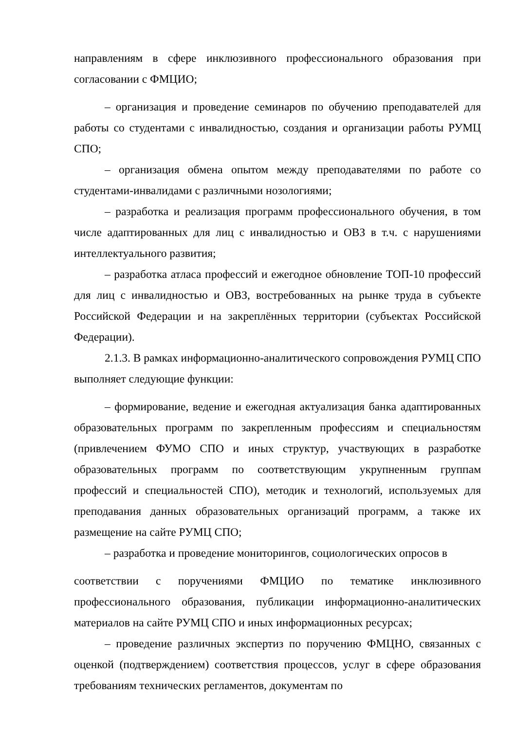направлениям в сфере инклюзивного профессионального образования при согласовании с ФМЦИО;
– организация и проведение семинаров по обучению преподавателей для работы со студентами с инвалидностью, создания и организации работы РУМЦ СПО;
– организация обмена опытом между преподавателями по работе со студентами-инвалидами с различными нозологиями;
– разработка и реализация программ профессионального обучения, в том числе адаптированных для лиц с инвалидностью и ОВЗ в т.ч. с нарушениями интеллектуального развития;
– разработка атласа профессий и ежегодное обновление ТОП-10 профессий для лиц с инвалидностью и ОВЗ, востребованных на рынке труда в субъекте Российской Федерации и на закреплённых территории (субъектах Российской Федерации).
2.1.3. В рамках информационно-аналитического сопровождения РУМЦ СПО выполняет следующие функции:
– формирование, ведение и ежегодная актуализация банка адаптированных образовательных программ по закрепленным профессиям и специальностям (привлечением ФУМО СПО и иных структур, участвующих в разработке образовательных программ по соответствующим укрупненным группам профессий и специальностей СПО), методик и технологий, используемых для преподавания данных образовательных организаций программ, а также их размещение на сайте РУМЦ СПО;
– разработка и проведение мониторингов, социологических опросов в
соответствии с поручениями ФМЦИО по тематике инклюзивного профессионального образования, публикации информационно-аналитических материалов на сайте РУМЦ СПО и иных информационных ресурсах;
– проведение различных экспертиз по поручению ФМЦНО, связанных с оценкой (подтверждением) соответствия процессов, услуг в сфере образования требованиям технических регламентов, документам по